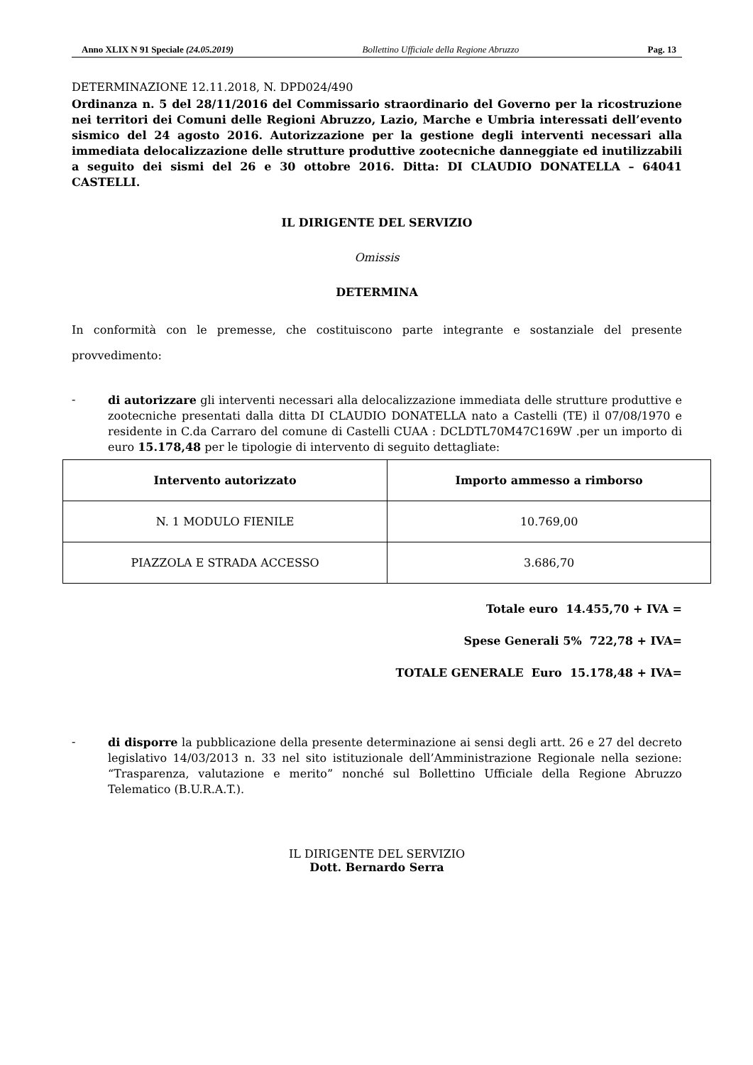Anno XLIX N 91 Speciale (24.05.2019) Bollettino Ufficiale della Regione Abruzzo Pag. 13
DETERMINAZIONE 12.11.2018, N. DPD024/490
Ordinanza n. 5 del 28/11/2016 del Commissario straordinario del Governo per la ricostruzione nei territori dei Comuni delle Regioni Abruzzo, Lazio, Marche e Umbria interessati dell’evento sismico del 24 agosto 2016. Autorizzazione per la gestione degli interventi necessari alla immediata delocalizzazione delle strutture produttive zootecniche danneggiate ed inutilizzabili a seguito dei sismi del 26 e 30 ottobre 2016. Ditta: DI CLAUDIO DONATELLA – 64041 CASTELLI.
IL DIRIGENTE DEL SERVIZIO
Omissis
DETERMINA
In conformità con le premesse, che costituiscono parte integrante e sostanziale del presente provvedimento:
-
di autorizzare gli interventi necessari alla delocalizzazione immediata delle strutture produttive e zootecniche presentati dalla ditta DI CLAUDIO DONATELLA nato a Castelli (TE) il 07/08/1970 e residente in C.da Carraro del comune di Castelli CUAA : DCLDTL70M47C169W .per un importo di euro 15.178,48 per le tipologie di intervento di seguito dettagliate:
| Intervento autorizzato | Importo ammesso a rimborso |
| --- | --- |
| N. 1 MODULO FIENILE | 10.769,00 |
| PIAZZOLA E STRADA ACCESSO | 3.686,70 |
Totale euro 14.455,70 + IVA =
Spese Generali 5% 722,78 + IVA=
TOTALE GENERALE Euro 15.178,48 + IVA=
-
di disporre la pubblicazione della presente determinazione ai sensi degli artt. 26 e 27 del decreto legislativo 14/03/2013 n. 33 nel sito istituzionale dell’Amministrazione Regionale nella sezione: “Trasparenza, valutazione e merito” nonché sul Bollettino Ufficiale della Regione Abruzzo Telematico (B.U.R.A.T.).
IL DIRIGENTE DEL SERVIZIO
Dott. Bernardo Serra